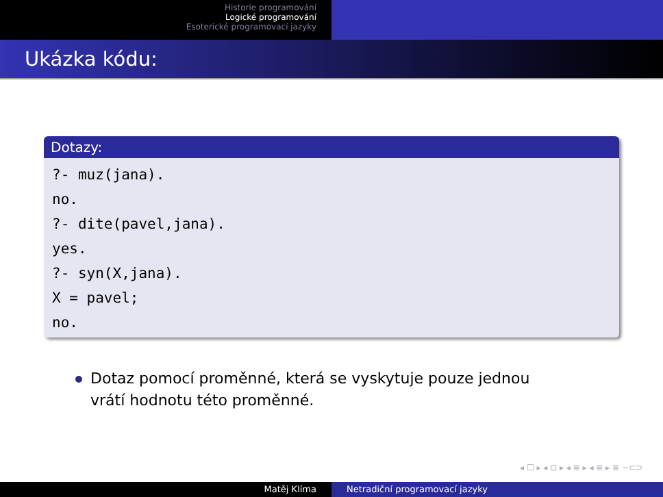Historie programování
Logické programování
Esoterické programovací jazyky
Ukázka kódu:
Dotazy:
?- muz(jana).
no.
?- dite(pavel,jana).
yes.
?- syn(X,jana).
X = pavel;
no.
Dotaz pomocí proměnné, která se vyskytuje pouze jednou vrátí hodnotu této proměnné.
◂ ☐ ▸ ◂ ⊡ ▸ ◂ ≣ ▸ ◂ ≣ ▸ ≣ ∽⊂⊃
Matěj Klíma Netradiční programovací jazyky